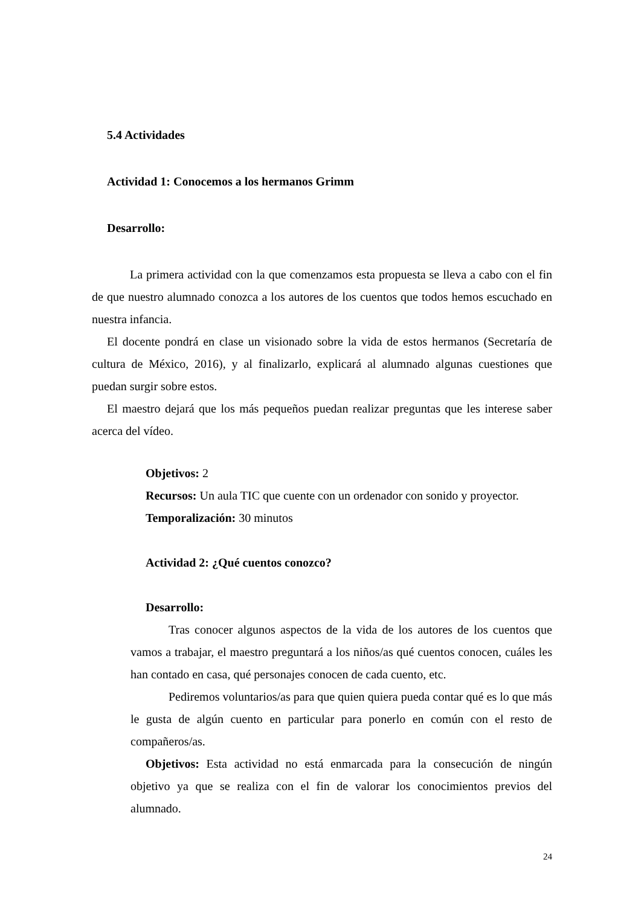5.4 Actividades
Actividad 1: Conocemos a los hermanos Grimm
Desarrollo:
La primera actividad con la que comenzamos esta propuesta se lleva a cabo con el fin de que nuestro alumnado conozca a los autores de los cuentos que todos hemos escuchado en nuestra infancia.
El docente pondrá en clase un visionado sobre la vida de estos hermanos (Secretaría de cultura de México, 2016), y al finalizarlo, explicará al alumnado algunas cuestiones que puedan surgir sobre estos.
El maestro dejará que los más pequeños puedan realizar preguntas que les interese saber acerca del vídeo.
Objetivos: 2
Recursos: Un aula TIC que cuente con un ordenador con sonido y proyector.
Temporalización: 30 minutos
Actividad 2: ¿Qué cuentos conozco?
Desarrollo:
Tras conocer algunos aspectos de la vida de los autores de los cuentos que vamos a trabajar, el maestro preguntará a los niños/as qué cuentos conocen, cuáles les han contado en casa, qué personajes conocen de cada cuento, etc.
Pediremos voluntarios/as para que quien quiera pueda contar qué es lo que más le gusta de algún cuento en particular para ponerlo en común con el resto de compañeros/as.
Objetivos: Esta actividad no está enmarcada para la consecución de ningún objetivo ya que se realiza con el fin de valorar los conocimientos previos del alumnado.
24